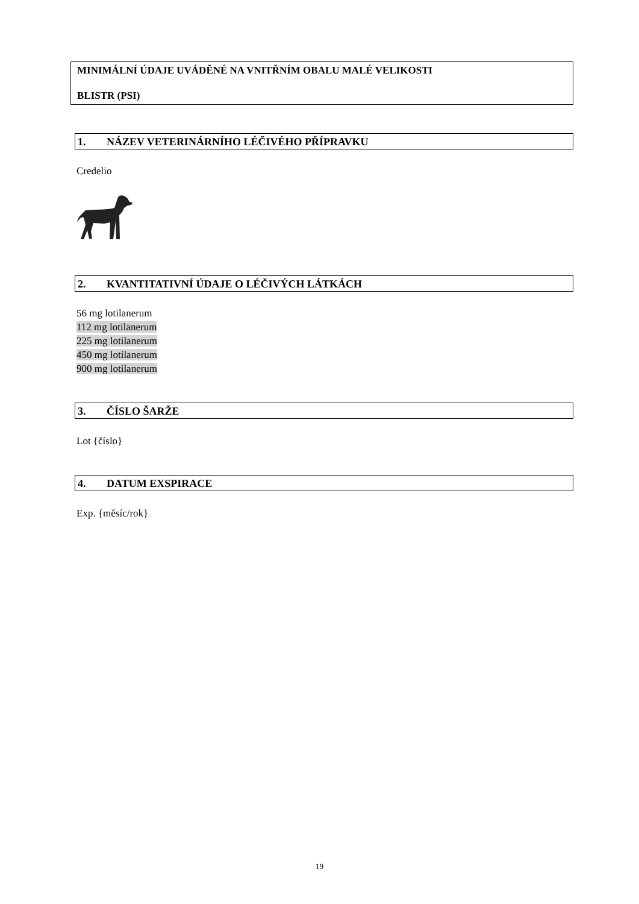MINIMÁLNÍ ÚDAJE UVÁDĚNÉ NA VNITŘNÍM OBALU MALÉ VELIKOSTI
BLISTR (PSI)
1. NÁZEV VETERINÁRNÍHO LÉČIVÉHO PŘÍPRAVKU
Credelio
2. KVANTITATIVNÍ ÚDAJE O LÉČIVÝCH LÁTKÁCH
56 mg lotilanerum
112 mg lotilanerum
225 mg lotilanerum
450 mg lotilanerum
900 mg lotilanerum
3. ČÍSLO ŠARŽE
Lot {číslo}
4. DATUM EXSPIRACE
Exp. {měsíc/rok}
19